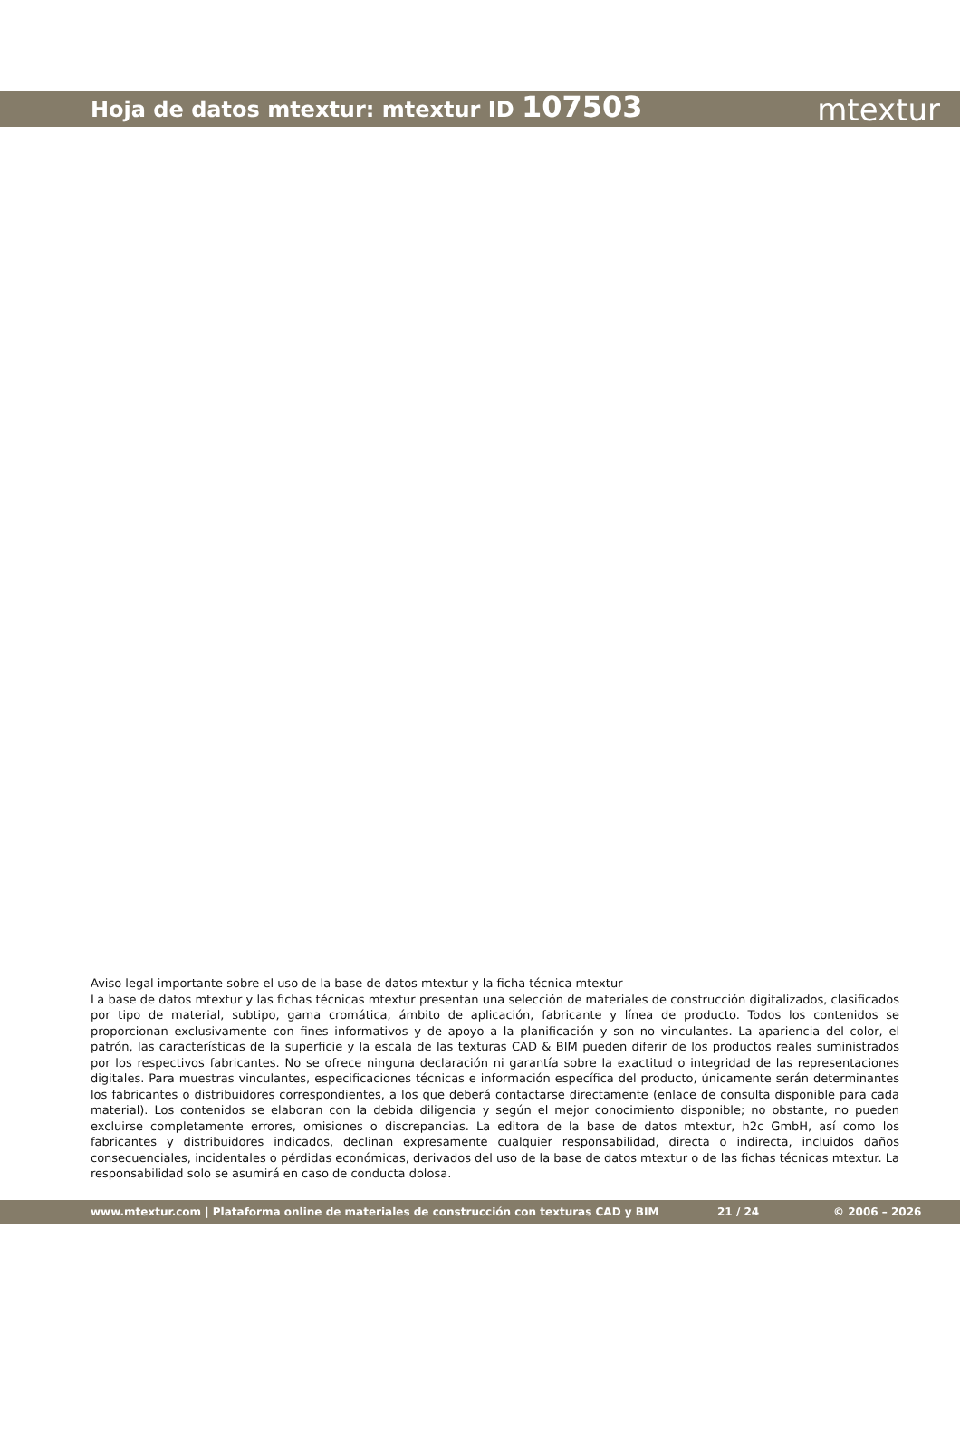Hoja de datos mtextur: mtextur ID 107503
mtextur
Aviso legal importante sobre el uso de la base de datos mtextur y la ficha técnica mtextur
La base de datos mtextur y las fichas técnicas mtextur presentan una selección de materiales de construcción digitalizados, clasificados por tipo de material, subtipo, gama cromática, ámbito de aplicación, fabricante y línea de producto. Todos los contenidos se proporcionan exclusivamente con fines informativos y de apoyo a la planificación y son no vinculantes. La apariencia del color, el patrón, las características de la superficie y la escala de las texturas CAD & BIM pueden diferir de los productos reales suministrados por los respectivos fabricantes. No se ofrece ninguna declaración ni garantía sobre la exactitud o integridad de las representaciones digitales. Para muestras vinculantes, especificaciones técnicas e información específica del producto, únicamente serán determinantes los fabricantes o distribuidores correspondientes, a los que deberá contactarse directamente (enlace de consulta disponible para cada material). Los contenidos se elaboran con la debida diligencia y según el mejor conocimiento disponible; no obstante, no pueden excluirse completamente errores, omisiones o discrepancias. La editora de la base de datos mtextur, h2c GmbH, así como los fabricantes y distribuidores indicados, declinan expresamente cualquier responsabilidad, directa o indirecta, incluidos daños consecuenciales, incidentales o pérdidas económicas, derivados del uso de la base de datos mtextur o de las fichas técnicas mtextur. La responsabilidad solo se asumirá en caso de conducta dolosa.
www.mtextur.com | Plataforma online de materiales de construcción con texturas CAD y BIM 21 / 24 © 2006 – 2026